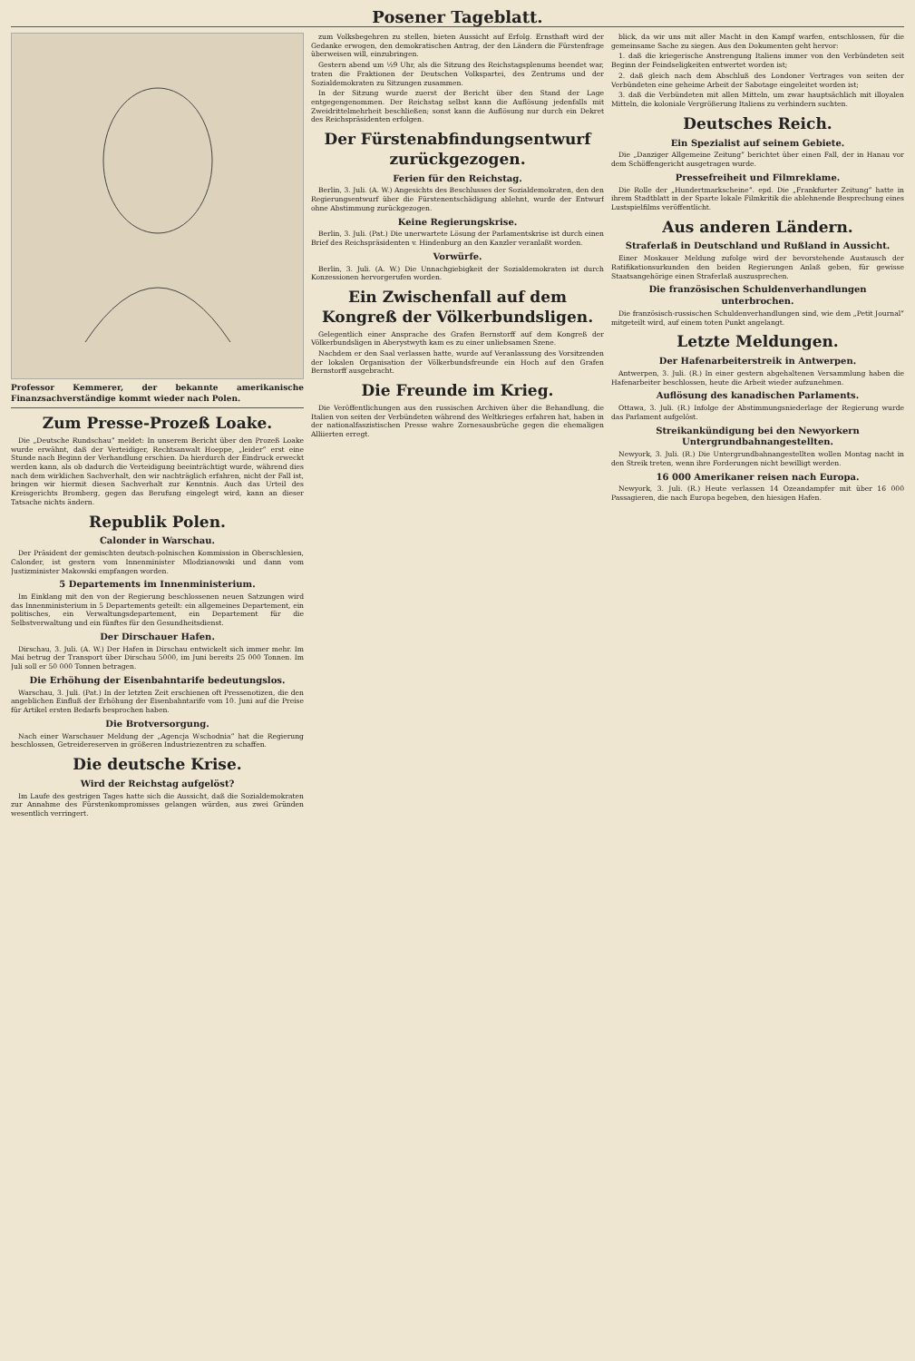Posener Tageblatt.
Professor Kemmerer, der bekannte amerikanische Finanzsachverständige kommt wieder nach Polen.
Zum Presse-Prozeß Loake.
Die „Deutsche Rundschau“ meldet: In unserem Bericht über den Prozeß Loake wurde erwähnt, daß der Verteidiger, Rechtsanwalt Hoeppe, „leider“ erst eine Stunde nach Beginn der Verhandlung erschien. Da hierdurch der Eindruck erweckt werden kann, als ob dadurch die Verteidigung beeinträchtigt wurde, während dies nach dem wirklichen Sachverhalt, den wir nachträglich erfahren, nicht der Fall ist, bringen wir hiermit diesen Sachverhalt zur Kenntnis. Auch das Urteil des Kreisgerichts Bromberg, gegen das Berufung eingelegt wird, kann an dieser Tatsache nichts ändern.
Republik Polen.
Calonder in Warschau.
Der Präsident der gemischten deutsch-polnischen Kommission in Oberschlesien, Calonder, ist gestern vom Innenminister Mlodzianowski und dann vom Justizminister Makowski empfangen worden.
5 Departements im Innenministerium.
Im Einklang mit den von der Regierung beschlossenen neuen Satzungen wird das Innenministerium in 5 Departements geteilt: ein allgemeines Departement, ein politisches, ein Verwaltungsdepartement, ein Departement für die Selbstverwaltung und ein fünftes für den Gesundheitsdienst.
Der Dirschauer Hafen.
Dirschau, 3. Juli. (A. W.) Der Hafen in Dirschau entwickelt sich immer mehr. Im Mai betrug der Transport über Dirschau 5000, im Juni bereits 25 000 Tonnen. Im Juli soll er 50 000 Tonnen betragen.
Die Erhöhung der Eisenbahntarife bedeutungslos.
Warschau, 3. Juli. (Pat.) In der letzten Zeit erschienen oft Pressenotizen, die den angeblichen Einfluß der Erhöhung der Eisenbahntarife vom 10. Juni auf die Preise für Artikel ersten Bedarfs besprochen haben.
Die Brotversorgung.
Nach einer Warschauer Meldung der „Agencja Wschodnia“ hat die Regierung beschlossen, Getreidereserven in größeren Industriezentren zu schaffen.
Die deutsche Krise.
Wird der Reichstag aufgelöst?
Im Laufe des gestrigen Tages hatte sich die Aussicht, daß die Sozialdemokraten zur Annahme des Fürstenkompromisses gelangen würden, aus zwei Gründen wesentlich verringert.
zum Volksbegehren zu stellen, bieten Aussicht auf Erfolg. Ernsthaft wird der Gedanke erwogen, den demokratischen Antrag, der den Ländern die Fürstenfrage überweisen will, einzubringen.
Gestern abend um ½9 Uhr, als die Sitzung des Reichstagsplenums beendet war, traten die Fraktionen der Deutschen Volkspartei, des Zentrums und der Sozialdemokraten zu Sitzungen zusammen.
In der Sitzung wurde zuerst der Bericht über den Stand der Lage entgegengenommen. Der Reichstag selbst kann die Auflösung jedenfalls mit Zweidrittelmehrheit beschließen; sonst kann die Auflösung nur durch ein Dekret des Reichspräsidenten erfolgen.
Der Fürstenabfindungsentwurf zurückgezogen.
Ferien für den Reichstag.
Berlin, 3. Juli. (A. W.) Angesichts des Beschlusses der Sozialdemokraten, den den Regierungsentwurf über die Fürstenentschädigung ablehnt, wurde der Entwurf ohne Abstimmung zurückgezogen.
Keine Regierungskrise.
Berlin, 3. Juli. (Pat.) Die unerwartete Lösung der Parlamentskrise ist durch einen Brief des Reichspräsidenten v. Hindenburg an den Kanzler veranlaßt worden.
Vorwürfe.
Berlin, 3. Juli. (A. W.) Die Unnachgiebigkeit der Sozialdemokraten ist durch Konzessionen hervorgerufen worden.
Ein Zwischenfall auf dem Kongreß der Völkerbundsligen.
Gelegentlich einer Ansprache des Grafen Bernstorff auf dem Kongreß der Völkerbundsligen in Aberystwyth kam es zu einer unliebsamen Szene.
Nachdem er den Saal verlassen hatte, wurde auf Veranlassung des Vorsitzenden der lokalen Organisation der Völkerbundsfreunde ein Hoch auf den Grafen Bernstorff ausgebracht.
Die Freunde im Krieg.
Die Veröffentlichungen aus den russischen Archiven über die Behandlung, die Italien von seiten der Verbündeten während des Weltkrieges erfahren hat, haben in der nationalfaszistischen Presse wahre Zornesausbrüche gegen die ehemaligen Alliierten erregt.
blick, da wir uns mit aller Macht in den Kampf warfen, entschlossen, für die gemeinsame Sache zu siegen. Aus den Dokumenten geht hervor:
1. daß die kriegerische Anstrengung Italiens immer von den Verbündeten seit Beginn der Feindseligkeiten entwertet worden ist;
2. daß gleich nach dem Abschluß des Londoner Vertrages von seiten der Verbündeten eine geheime Arbeit der Sabotage eingeleitet worden ist;
3. daß die Verbündeten mit allen Mitteln, um zwar hauptsächlich mit illoyalen Mitteln, die koloniale Vergrößerung Italiens zu verhindern suchten.
Deutsches Reich.
Ein Spezialist auf seinem Gebiete.
Die „Danziger Allgemeine Zeitung“ berichtet über einen Fall, der in Hanau vor dem Schöffengericht ausgetragen wurde.
Pressefreiheit und Filmreklame.
Die Rolle der „Hundertmarkscheine“. epd. Die „Frankfurter Zeitung“ hatte in ihrem Stadtblatt in der Sparte lokale Filmkritik die ablehnende Besprechung eines Lustspielfilms veröffentlicht.
Aus anderen Ländern.
Straferlaß in Deutschland und Rußland in Aussicht.
Einer Moskauer Meldung zufolge wird der bevorstehende Austausch der Ratifikationsurkunden den beiden Regierungen Anlaß geben, für gewisse Staatsangehörige einen Straferlaß auszusprechen.
Die französischen Schuldenverhandlungen unterbrochen.
Die französisch-russischen Schuldenverhandlungen sind, wie dem „Petit Journal“ mitgeteilt wird, auf einem toten Punkt angelangt.
Letzte Meldungen.
Der Hafenarbeiterstreik in Antwerpen.
Antwerpen, 3. Juli. (R.) In einer gestern abgehaltenen Versammlung haben die Hafenarbeiter beschlossen, heute die Arbeit wieder aufzunehmen.
Auflösung des kanadischen Parlaments.
Ottawa, 3. Juli. (R.) Infolge der Abstimmungsniederlage der Regierung wurde das Parlament aufgelöst.
Streikankündigung bei den Newyorkern Untergrundbahnangestellten.
Newyork, 3. Juli. (R.) Die Untergrundbahnangestellten wollen Montag nacht in den Streik treten, wenn ihre Forderungen nicht bewilligt werden.
16 000 Amerikaner reisen nach Europa.
Newyork, 3. Juli. (R.) Heute verlassen 14 Ozeandampfer mit über 16 000 Passagieren, die nach Europa begeben, den hiesigen Hafen.